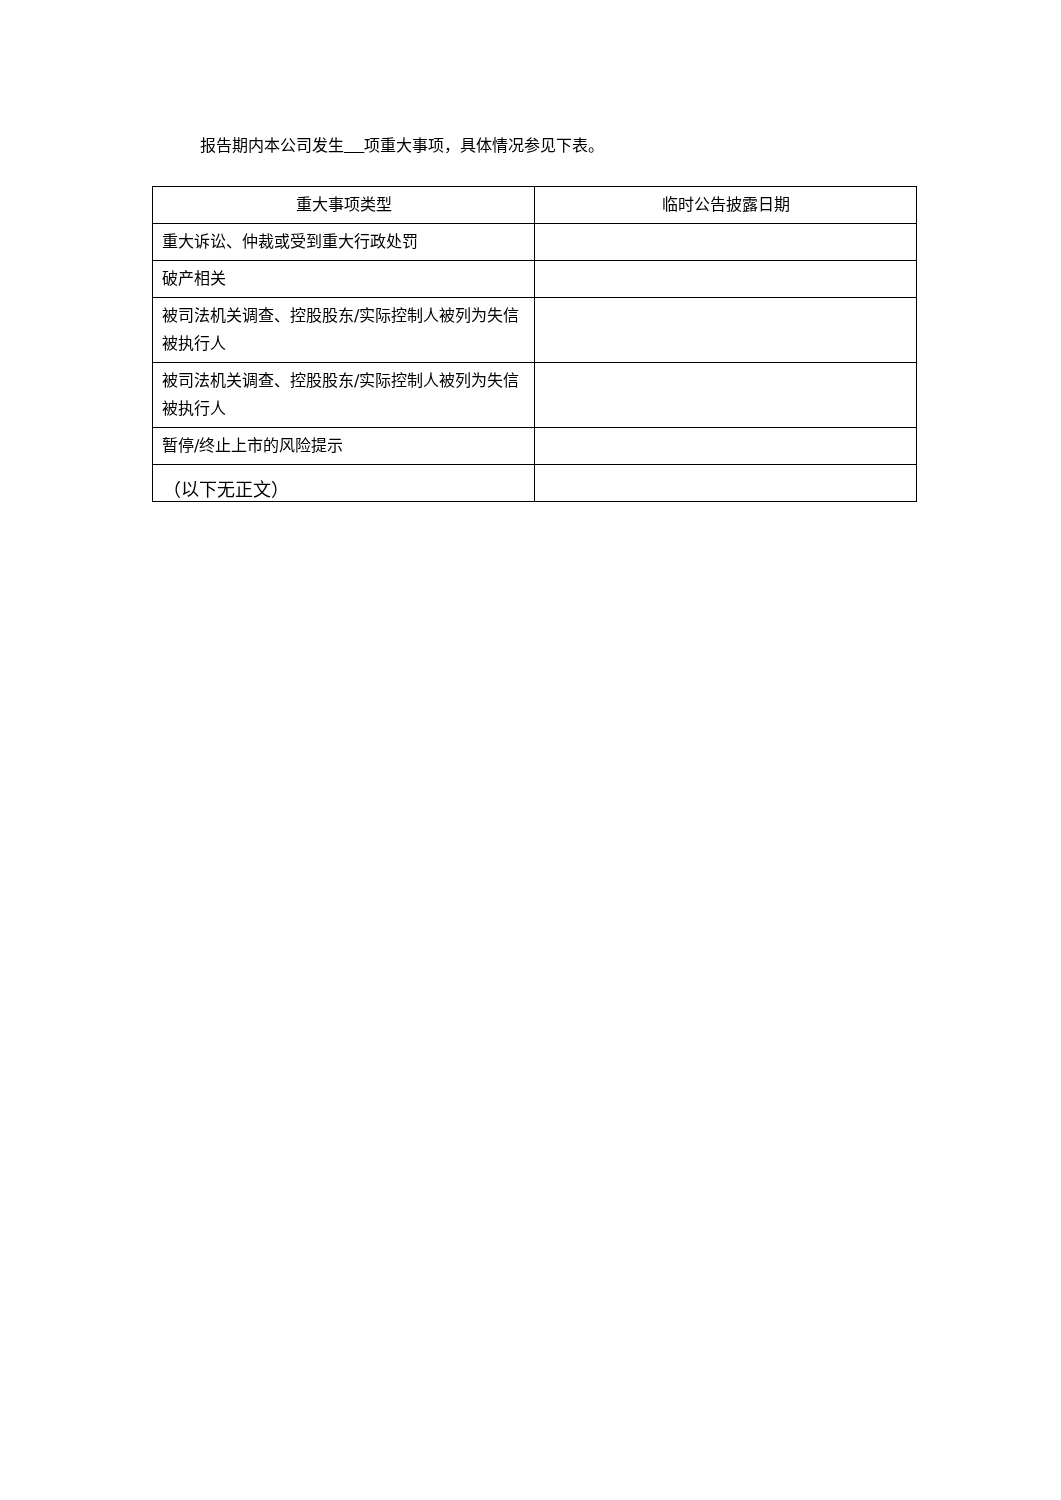报告期内本公司发生 项重大事项，具体情况参见下表。
| 重大事项类型 | 临时公告披露日期 |
| --- | --- |
| 重大诉讼、仲裁或受到重大行政处罚 | |
| 破产相关 | |
| 被司法机关调查、控股股东/实际控制人被列为失信被执行人 | |
| 被司法机关调查、控股股东/实际控制人被列为失信被执行人 | |
| 暂停/终止上市的风险提示 | |
（以下无正文）